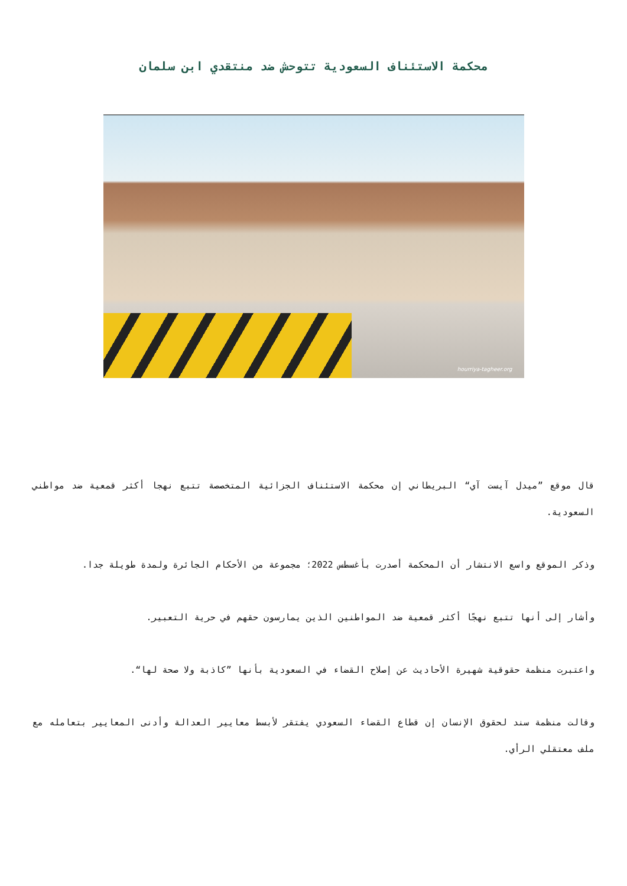محكمة الاستئناف السعودية تتوحش ضد منتقدي ابن سلمان
hourriya-tagheer.org
قال موقع ”ميدل آيست آي“ البريطاني إن محكمة الاستئناف الجزائية المتخصصة تتبع نهجا أكثر قمعية ضد مواطني السعودية.
وذكر الموقع واسع الانتشار أن المحكمة أصدرت بأغسطس 2022؛ مجموعة من الأحكام الجائرة ولمدة طويلة جدا.
وأشار إلى أنها تتبع نهجًا أكثر قمعية ضد المواطنين الذين يمارسون حقهم في حرية التعبير.
واعتبرت منظمة حقوقية شهيرة الأحاديث عن إصلاح القضاء في السعودية بأنها ”كاذبة ولا صحة لها“.
وقالت منظمة سند لحقوق الإنسان إن قطاع القضاء السعودي يفتقر لأبسط معايير العدالة وأدنى المعايير بتعامله مع ملف معتقلي الرأي.